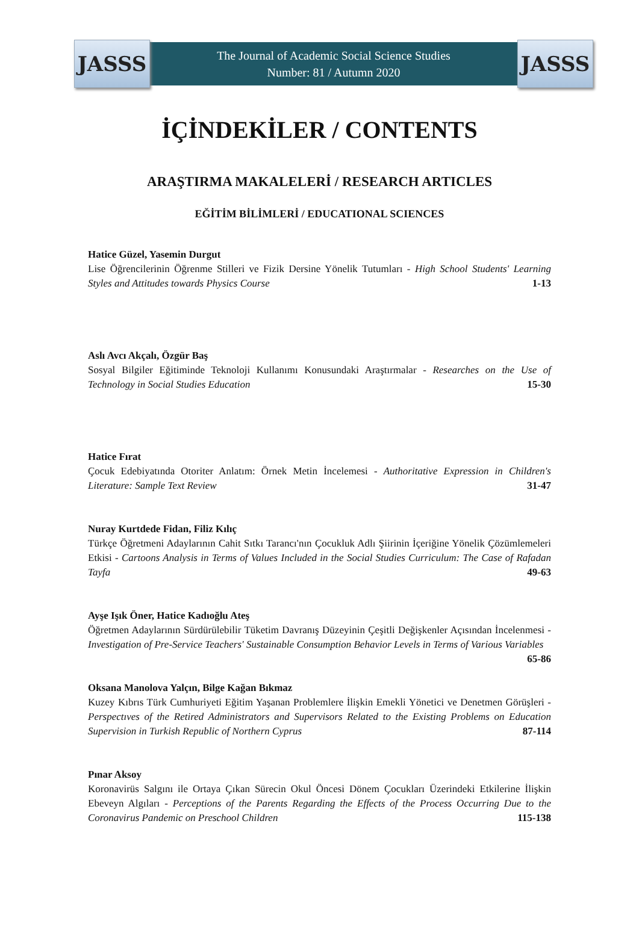JASSS
The Journal of Academic Social Science Studies
Number: 81 / Autumn 2020
JASSS
İÇİNDEKİLER / CONTENTS
ARAŞTIRMA MAKALELERİ / RESEARCH ARTICLES
EĞİTİM BİLİMLERİ / EDUCATIONAL SCIENCES
Hatice Güzel, Yasemin Durgut
Lise Öğrencilerinin Öğrenme Stilleri ve Fizik Dersine Yönelik Tutumları - High School Students' Learning Styles and Attitudes towards Physics Course 1-13
Aslı Avcı Akçalı, Özgür Baş
Sosyal Bilgiler Eğitiminde Teknoloji Kullanımı Konusundaki Araştırmalar - Researches on the Use of Technology in Social Studies Education 15-30
Hatice Fırat
Çocuk Edebiyatında Otoriter Anlatım: Örnek Metin İncelemesi - Authoritative Expression in Children's Literature: Sample Text Review 31-47
Nuray Kurtdede Fidan, Filiz Kılıç
Türkçe Öğretmeni Adaylarının Cahit Sıtkı Tarancı'nın Çocukluk Adlı Şiirinin İçeriğine Yönelik Çözümlemeleri Etkisi - Cartoons Analysis in Terms of Values Included in the Social Studies Curriculum: The Case of Rafadan Tayfa 49-63
Ayşe Işık Öner, Hatice Kadıoğlu Ateş
Öğretmen Adaylarının Sürdürülebilir Tüketim Davranış Düzeyinin Çeşitli Değişkenler Açısından İncelenmesi - Investigation of Pre-Service Teachers' Sustainable Consumption Behavior Levels in Terms of Various Variables 65-86
Oksana Manolova Yalçın, Bilge Kağan Bıkmaz
Kuzey Kıbrıs Türk Cumhuriyeti Eğitim Yaşanan Problemlere İlişkin Emekli Yönetici ve Denetmen Görüşleri - Perspectıves of the Retired Administrators and Supervisors Related to the Existing Problems on Education Supervision in Turkish Republic of Northern Cyprus 87-114
Pınar Aksoy
Koronavirüs Salgını ile Ortaya Çıkan Sürecin Okul Öncesi Dönem Çocukları Üzerindeki Etkilerine İlişkin Ebeveyn Algıları - Perceptions of the Parents Regarding the Effects of the Process Occurring Due to the Coronavirus Pandemic on Preschool Children 115-138